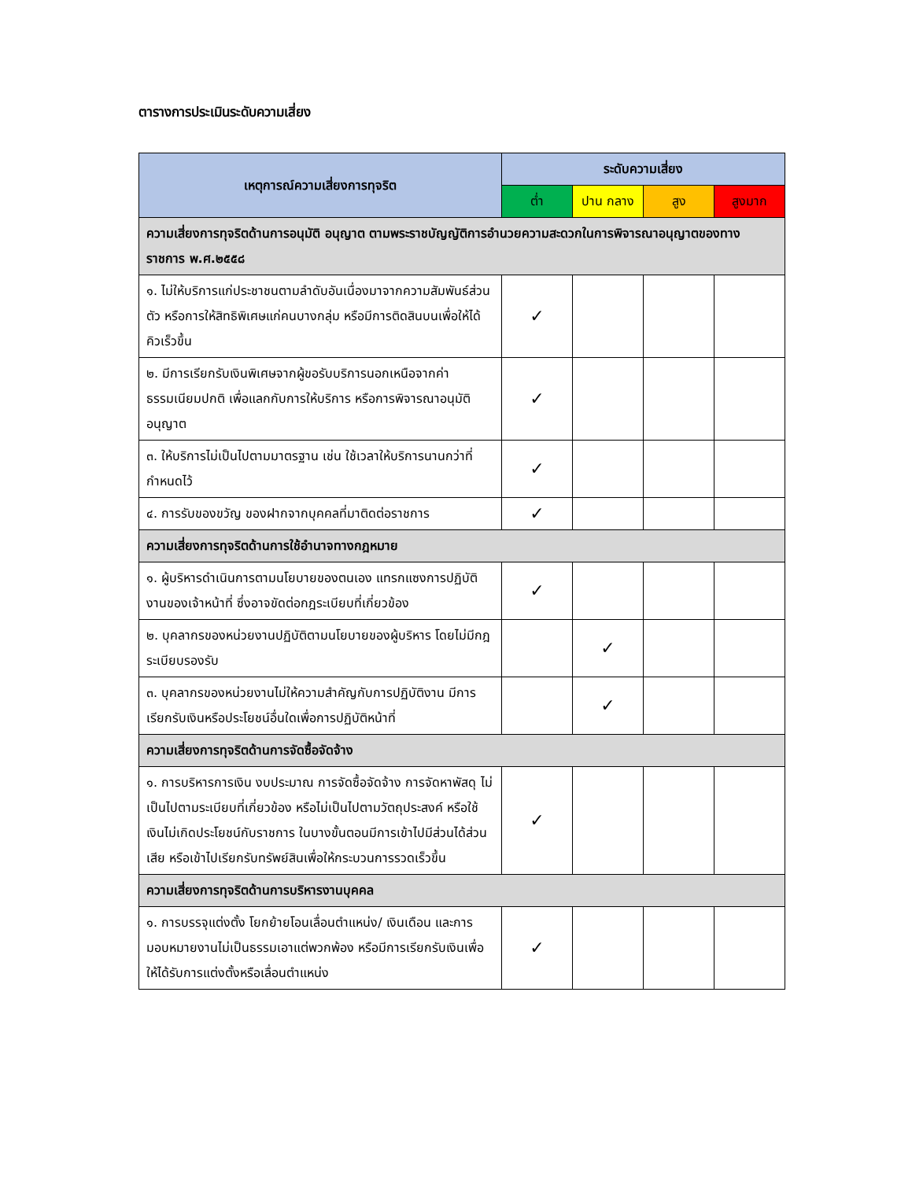ตารางการประเมินระดับความเสี่ยง
| เหตุการณ์ความเสี่ยงการทุจริต | ระดับความเสี่ยง | | | |
| --- | --- | --- | --- | --- |
| | ต่ำ | ปาน กลาง | สูง | สูงมาก |
| ความเสี่ยงการทุจริตด้านการอนุมัติ อนุญาต ตามพระราชบัญญัติการอำนวยความสะดวกในการพิจารณาอนุญาตของทางราชการ พ.ศ.๒๕๕๘ | | | | |
| ๑. ไม่ให้บริการแก่ประชาชนตามลำดับอันเนื่องมาจากความสัมพันธ์ส่วนตัว หรือการให้สิทธิพิเศษแก่คนบางกลุ่ม หรือมีการติดสินบนเพื่อให้ได้คิวเร็วขึ้น | ✓ | | | |
| ๒. มีการเรียกรับเงินพิเศษจากผู้ขอรับบริการนอกเหนือจากค่าธรรมเนียมปกติ เพื่อแลกกับการให้บริการ หรือการพิจารณาอนุมัติอนุญาต | ✓ | | | |
| ๓. ให้บริการไม่เป็นไปตามมาตรฐาน เช่น ใช้เวลาให้บริการนานกว่าที่กำหนดไว้ | ✓ | | | |
| ๔. การรับของขวัญ ของฝากจากบุคคลที่มาติดต่อราชการ | ✓ | | | |
| ความเสี่ยงการทุจริตด้านการใช้อำนาจทางกฎหมาย | | | | |
| ๑. ผู้บริหารดำเนินการตามนโยบายของตนเอง แทรกแซงการปฏิบัติงานของเจ้าหน้าที่ ซึ่งอาจขัดต่อกฎระเบียบที่เกี่ยวข้อง | ✓ | | | |
| ๒. บุคลากรของหน่วยงานปฏิบัติตามนโยบายของผู้บริหาร โดยไม่มีกฎระเบียบรองรับ | | ✓ | | |
| ๓. บุคลากรของหน่วยงานไม่ให้ความสำคัญกับการปฏิบัติงาน มีการเรียกรับเงินหรือประโยชน์อื่นใดเพื่อการปฏิบัติหน้าที่ | | ✓ | | |
| ความเสี่ยงการทุจริตด้านการจัดซื้อจัดจ้าง | | | | |
| ๑. การบริหารการเงิน งบประมาณ การจัดซื้อจัดจ้าง การจัดหาพัสดุ ไม่เป็นไปตามระเบียบที่เกี่ยวข้อง หรือไม่เป็นไปตามวัตถุประสงค์ หรือใช้เงินไม่เกิดประโยชน์กับราชการ ในบางขั้นตอนมีการเข้าไปมีส่วนได้ส่วนเสีย หรือเข้าไปเรียกรับทรัพย์สินเพื่อให้กระบวนการรวดเร็วขึ้น | ✓ | | | |
| ความเสี่ยงการทุจริตด้านการบริหารงานบุคคล | | | | |
| ๑. การบรรจุแต่งตั้ง โยกย้ายโอนเลื่อนตำแหน่ง/ เงินเดือน และการมอบหมายงานไม่เป็นธรรมเอาแต่พวกพ้อง หรือมีการเรียกรับเงินเพื่อให้ได้รับการแต่งตั้งหรือเลื่อนตำแหน่ง | ✓ | | | |